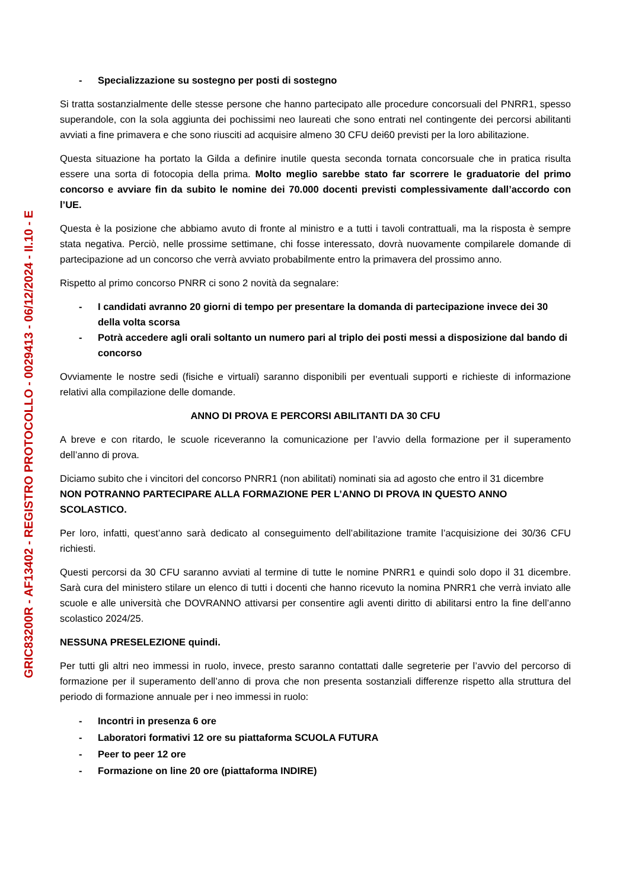GRIC83200R - AF13402 - REGISTRO PROTOCOLLO - 0029413 - 06/12/2024 - II.10 - E
- Specializzazione su sostegno per posti di sostegno
Si tratta sostanzialmente delle stesse persone che hanno partecipato alle procedure concorsuali del PNRR1, spesso superandole, con la sola aggiunta dei pochissimi neo laureati che sono entrati nel contingente dei percorsi abilitanti avviati a fine primavera e che sono riusciti ad acquisire almeno 30 CFU dei60 previsti per la loro abilitazione.
Questa situazione ha portato la Gilda a definire inutile questa seconda tornata concorsuale che in pratica risulta essere una sorta di fotocopia della prima. Molto meglio sarebbe stato far scorrere le graduatorie del primo concorso e avviare fin da subito le nomine dei 70.000 docenti previsti complessivamente dall’accordo con l’UE.
Questa è la posizione che abbiamo avuto di fronte al ministro e a tutti i tavoli contrattuali, ma la risposta è sempre stata negativa. Perciò, nelle prossime settimane, chi fosse interessato, dovrà nuovamente compilarele domande di partecipazione ad un concorso che verrà avviato probabilmente entro la primavera del prossimo anno.
Rispetto al primo concorso PNRR ci sono 2 novità da segnalare:
- I candidati avranno 20 giorni di tempo per presentare la domanda di partecipazione invece dei 30 della volta scorsa
- Potrà accedere agli orali soltanto un numero pari al triplo dei posti messi a disposizione dal bando di concorso
Ovviamente le nostre sedi (fisiche e virtuali) saranno disponibili per eventuali supporti e richieste di informazione relativi alla compilazione delle domande.
ANNO DI PROVA E PERCORSI ABILITANTI DA 30 CFU
A breve e con ritardo, le scuole riceveranno la comunicazione per l’avvio della formazione per il superamento dell’anno di prova.
Diciamo subito che i vincitori del concorso PNRR1 (non abilitati) nominati sia ad agosto che entro il 31 dicembre
NON POTRANNO PARTECIPARE ALLA FORMAZIONE PER L’ANNO DI PROVA IN QUESTO ANNO SCOLASTICO.
Per loro, infatti, quest’anno sarà dedicato al conseguimento dell’abilitazione tramite l’acquisizione dei 30/36 CFU richiesti.
Questi percorsi da 30 CFU saranno avviati al termine di tutte le nomine PNRR1 e quindi solo dopo il 31 dicembre. Sarà cura del ministero stilare un elenco di tutti i docenti che hanno ricevuto la nomina PNRR1 che verrà inviato alle scuole e alle università che DOVRANNO attivarsi per consentire agli aventi diritto di abilitarsi entro la fine dell’anno scolastico 2024/25.
NESSUNA PRESELEZIONE quindi.
Per tutti gli altri neo immessi in ruolo, invece, presto saranno contattati dalle segreterie per l’avvio del percorso di formazione per il superamento dell’anno di prova che non presenta sostanziali differenze rispetto alla struttura del periodo di formazione annuale per i neo immessi in ruolo:
- Incontri in presenza 6 ore
- Laboratori formativi 12 ore su piattaforma SCUOLA FUTURA
- Peer to peer 12 ore
- Formazione on line 20 ore (piattaforma INDIRE)